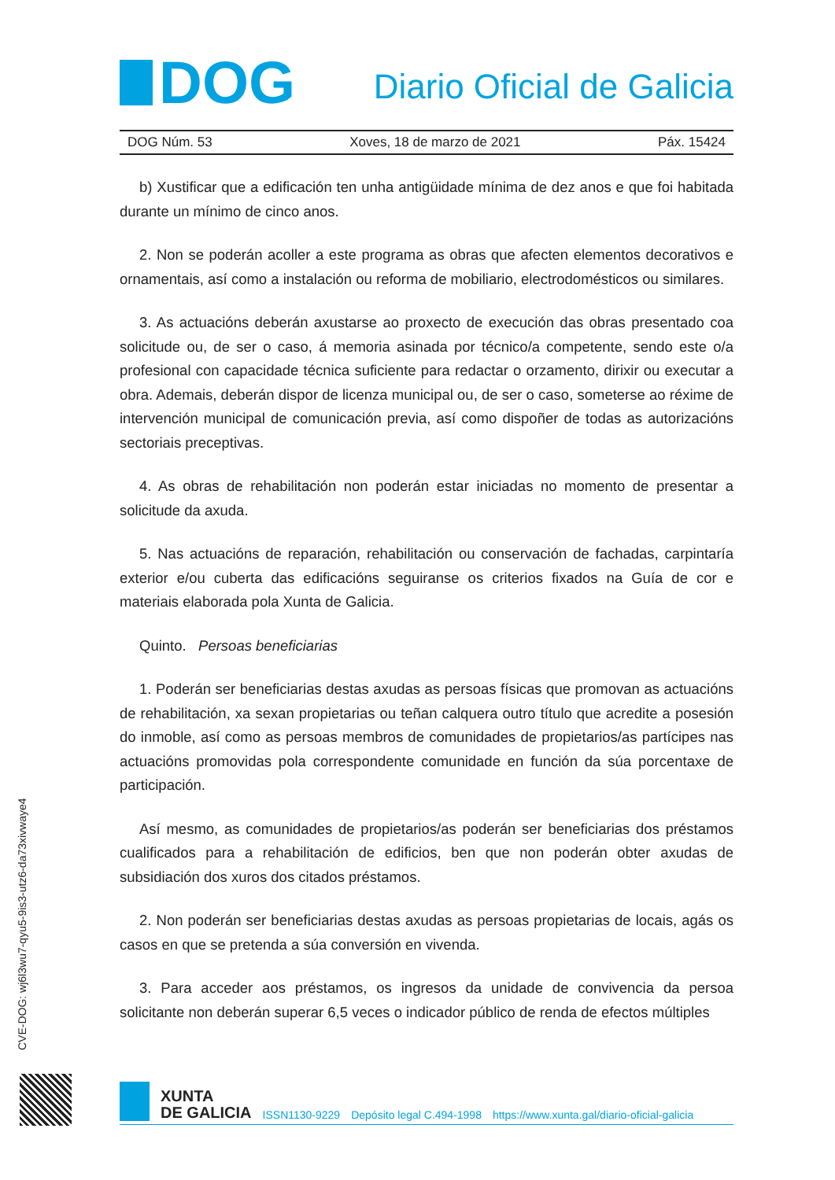DOG
Diario Oficial de Galicia
DOG Núm. 53 Xoves, 18 de marzo de 2021 Páx. 15424
b) Xustificar que a edificación ten unha antigüidade mínima de dez anos e que foi habitada durante un mínimo de cinco anos.
2. Non se poderán acoller a este programa as obras que afecten elementos decorativos e ornamentais, así como a instalación ou reforma de mobiliario, electrodomésticos ou similares.
3. As actuacións deberán axustarse ao proxecto de execución das obras presentado coa solicitude ou, de ser o caso, á memoria asinada por técnico/a competente, sendo este o/a profesional con capacidade técnica suficiente para redactar o orzamento, dirixir ou executar a obra. Ademais, deberán dispor de licenza municipal ou, de ser o caso, someterse ao réxime de intervención municipal de comunicación previa, así como dispoñer de todas as autorizacións sectoriais preceptivas.
4. As obras de rehabilitación non poderán estar iniciadas no momento de presentar a solicitude da axuda.
5. Nas actuacións de reparación, rehabilitación ou conservación de fachadas, carpintaría exterior e/ou cuberta das edificacións seguiranse os criterios fixados na Guía de cor e materiais elaborada pola Xunta de Galicia.
Quinto. Persoas beneficiarias
1. Poderán ser beneficiarias destas axudas as persoas físicas que promovan as actuacións de rehabilitación, xa sexan propietarias ou teñan calquera outro título que acredite a posesión do inmoble, así como as persoas membros de comunidades de propietarios/as partícipes nas actuacións promovidas pola correspondente comunidade en función da súa porcentaxe de participación.
Así mesmo, as comunidades de propietarios/as poderán ser beneficiarias dos préstamos cualificados para a rehabilitación de edificios, ben que non poderán obter axudas de subsidiación dos xuros dos citados préstamos.
2. Non poderán ser beneficiarias destas axudas as persoas propietarias de locais, agás os casos en que se pretenda a súa conversión en vivenda.
3. Para acceder aos préstamos, os ingresos da unidade de convivencia da persoa solicitante non deberán superar 6,5 veces o indicador público de renda de efectos múltiples
CVE-DOG: wj6l3wu7-qyu5-9is3-utz6-da73xivwaye4
XUNTA
DE GALICIA
ISSN1130-9229 Depósito legal C.494-1998 https://www.xunta.gal/diario-oficial-galicia